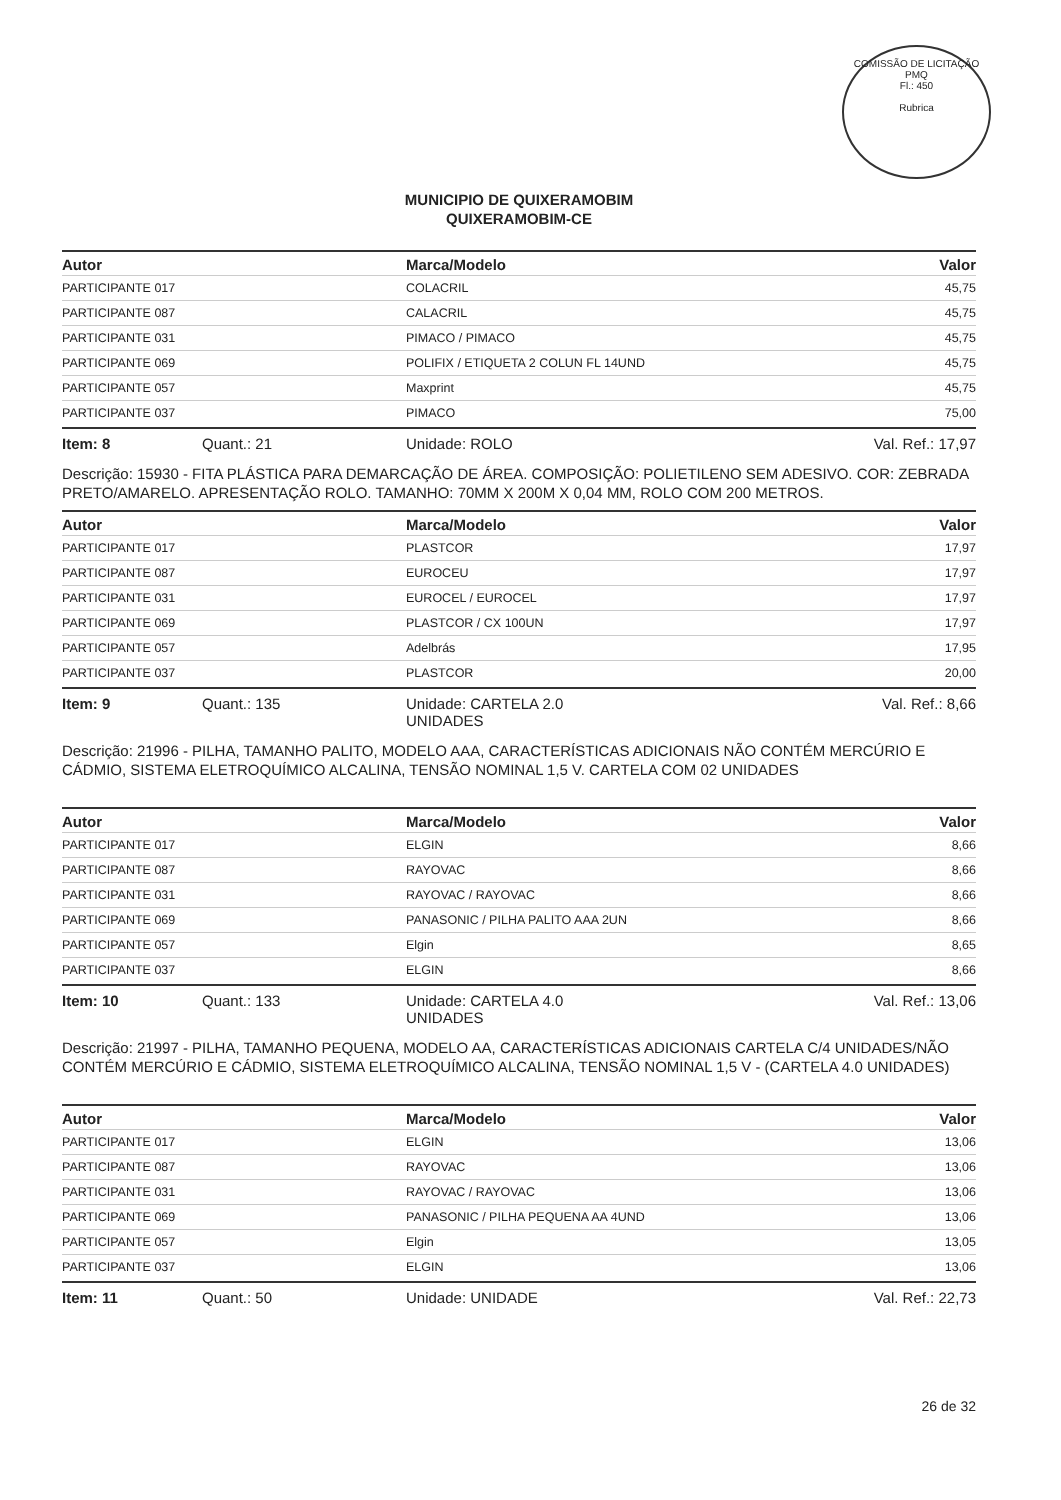COMISSÃO DE LICITAÇÃO
PMQ
Fl.: 450
Rubrica
MUNICIPIO DE QUIXERAMOBIM
QUIXERAMOBIM-CE
| Autor | Marca/Modelo | Valor |
| --- | --- | --- |
| PARTICIPANTE 017 | COLACRIL | 45,75 |
| PARTICIPANTE 087 | CALACRIL | 45,75 |
| PARTICIPANTE 031 | PIMACO / PIMACO | 45,75 |
| PARTICIPANTE 069 | POLIFIX / ETIQUETA 2 COLUN FL 14UND | 45,75 |
| PARTICIPANTE 057 | Maxprint | 45,75 |
| PARTICIPANTE 037 | PIMACO | 75,00 |
Item: 8 Quant.: 21 Unidade: ROLO Val. Ref.: 17,97
Descrição: 15930 - FITA PLÁSTICA PARA DEMARCAÇÃO DE ÁREA. COMPOSIÇÃO: POLIETILENO SEM ADESIVO. COR: ZEBRADA PRETO/AMARELO. APRESENTAÇÃO ROLO. TAMANHO: 70MM X 200M X 0,04 MM, ROLO COM 200 METROS.
| Autor | Marca/Modelo | Valor |
| --- | --- | --- |
| PARTICIPANTE 017 | PLASTCOR | 17,97 |
| PARTICIPANTE 087 | EUROCEU | 17,97 |
| PARTICIPANTE 031 | EUROCEL / EUROCEL | 17,97 |
| PARTICIPANTE 069 | PLASTCOR / CX 100UN | 17,97 |
| PARTICIPANTE 057 | Adelbrás | 17,95 |
| PARTICIPANTE 037 | PLASTCOR | 20,00 |
Item: 9 Quant.: 135 Unidade: CARTELA 2.0
UNIDADES
Val. Ref.: 8,66
Descrição: 21996 - PILHA, TAMANHO PALITO, MODELO AAA, CARACTERÍSTICAS ADICIONAIS NÃO CONTÉM MERCÚRIO E CÁDMIO, SISTEMA ELETROQUÍMICO ALCALINA, TENSÃO NOMINAL 1,5 V. CARTELA COM 02 UNIDADES
| Autor | Marca/Modelo | Valor |
| --- | --- | --- |
| PARTICIPANTE 017 | ELGIN | 8,66 |
| PARTICIPANTE 087 | RAYOVAC | 8,66 |
| PARTICIPANTE 031 | RAYOVAC / RAYOVAC | 8,66 |
| PARTICIPANTE 069 | PANASONIC / PILHA PALITO AAA 2UN | 8,66 |
| PARTICIPANTE 057 | Elgin | 8,65 |
| PARTICIPANTE 037 | ELGIN | 8,66 |
Item: 10 Quant.: 133 Unidade: CARTELA 4.0
UNIDADES
Val. Ref.: 13,06
Descrição: 21997 - PILHA, TAMANHO PEQUENA, MODELO AA, CARACTERÍSTICAS ADICIONAIS CARTELA C/4 UNIDADES/NÃO CONTÉM MERCÚRIO E CÁDMIO, SISTEMA ELETROQUÍMICO ALCALINA, TENSÃO NOMINAL 1,5 V - (CARTELA 4.0 UNIDADES)
| Autor | Marca/Modelo | Valor |
| --- | --- | --- |
| PARTICIPANTE 017 | ELGIN | 13,06 |
| PARTICIPANTE 087 | RAYOVAC | 13,06 |
| PARTICIPANTE 031 | RAYOVAC / RAYOVAC | 13,06 |
| PARTICIPANTE 069 | PANASONIC / PILHA PEQUENA AA 4UND | 13,06 |
| PARTICIPANTE 057 | Elgin | 13,05 |
| PARTICIPANTE 037 | ELGIN | 13,06 |
Item: 11 Quant.: 50 Unidade: UNIDADE Val. Ref.: 22,73
26 de 32